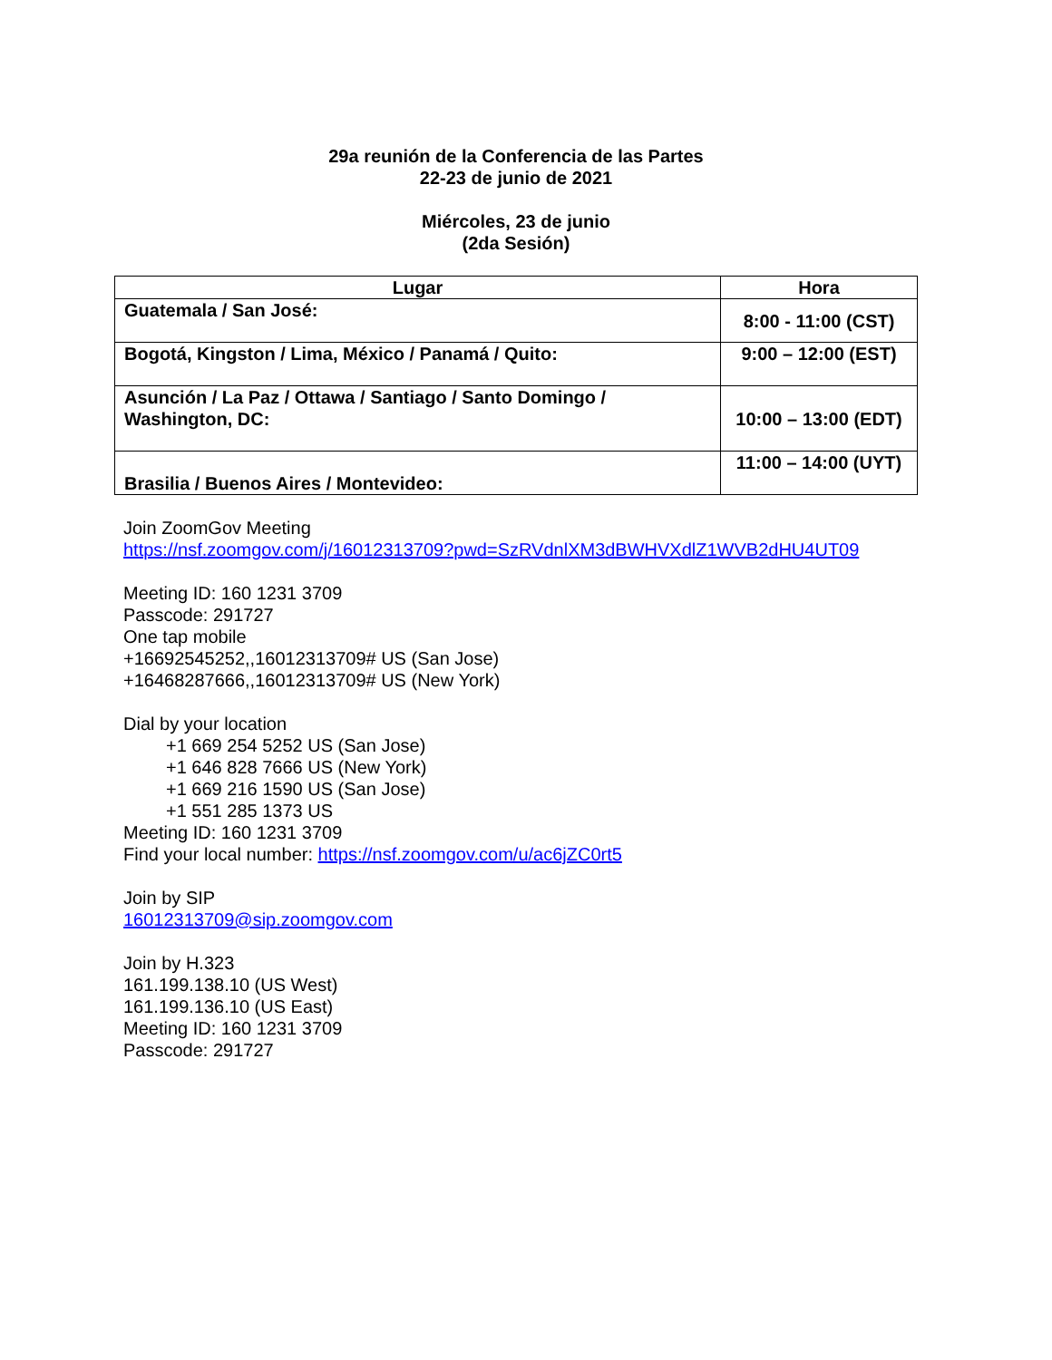29a reunión de la Conferencia de las Partes
22-23 de junio de 2021
Miércoles, 23 de junio
(2da Sesión)
| Lugar | Hora |
| --- | --- |
| Guatemala / San José: | 8:00 - 11:00 (CST) |
| Bogotá, Kingston / Lima, México / Panamá / Quito: | 9:00 – 12:00 (EST) |
| Asunción / La Paz / Ottawa / Santiago / Santo Domingo / Washington, DC: | 10:00 – 13:00 (EDT) |
| Brasilia / Buenos Aires / Montevideo: | 11:00 – 14:00 (UYT) |
Join ZoomGov Meeting
https://nsf.zoomgov.com/j/16012313709?pwd=SzRVdnlXM3dBWHVXdlZ1WVB2dHU4UT09
Meeting ID: 160 1231 3709
Passcode: 291727
One tap mobile
+16692545252,,16012313709# US (San Jose)
+16468287666,,16012313709# US (New York)
Dial by your location
+1 669 254 5252 US (San Jose)
+1 646 828 7666 US (New York)
+1 669 216 1590 US (San Jose)
+1 551 285 1373 US
Meeting ID: 160 1231 3709
Find your local number: https://nsf.zoomgov.com/u/ac6jZC0rt5
Join by SIP
16012313709@sip.zoomgov.com
Join by H.323
161.199.138.10 (US West)
161.199.136.10 (US East)
Meeting ID: 160 1231 3709
Passcode: 291727